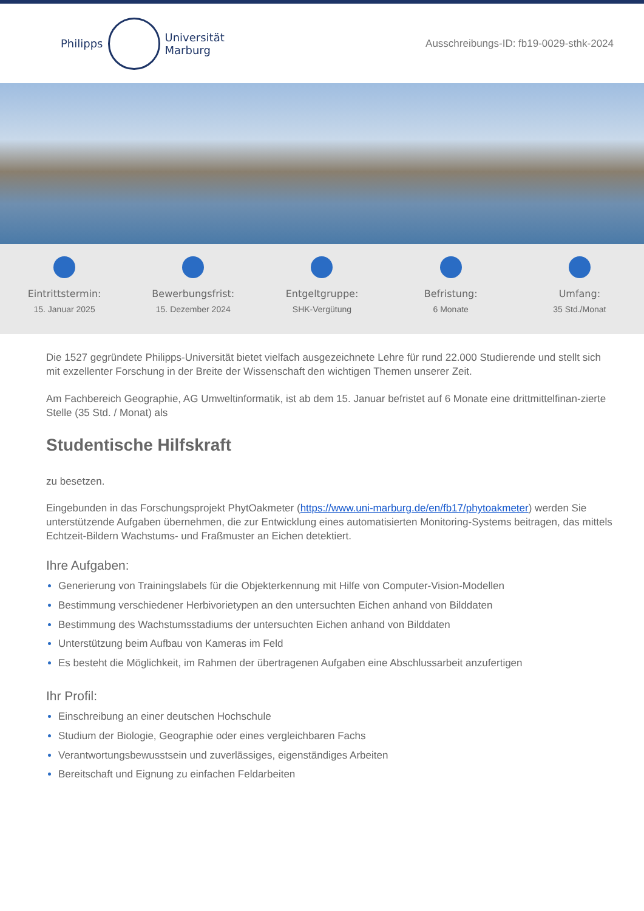Philipps
Universität
Marburg
Ausschreibungs-ID: fb19-0029-sthk-2024
Eintrittstermin:
15. Januar 2025
Bewerbungsfrist:
15. Dezember 2024
Entgeltgruppe:
SHK-Vergütung
Befristung:
6 Monate
Umfang:
35 Std./Monat
Die 1527 gegründete Philipps-Universität bietet vielfach ausgezeichnete Lehre für rund 22.000 Studierende und stellt sich mit exzellenter Forschung in der Breite der Wissenschaft den wichtigen Themen unserer Zeit.
Am Fachbereich Geographie, AG Umweltinformatik, ist ab dem 15. Januar befristet auf 6 Monate eine drittmittelfinan-zierte Stelle (35 Std. / Monat) als
Studentische Hilfskraft
zu besetzen.
Eingebunden in das Forschungsprojekt PhytOakmeter (https://www.uni-marburg.de/en/fb17/phytoakmeter) werden Sie unterstützende Aufgaben übernehmen, die zur Entwicklung eines automatisierten Monitoring-Systems beitragen, das mittels Echtzeit-Bildern Wachstums- und Fraßmuster an Eichen detektiert.
Ihre Aufgaben:
Generierung von Trainingslabels für die Objekterkennung mit Hilfe von Computer-Vision-Modellen
Bestimmung verschiedener Herbivorietypen an den untersuchten Eichen anhand von Bilddaten
Bestimmung des Wachstumsstadiums der untersuchten Eichen anhand von Bilddaten
Unterstützung beim Aufbau von Kameras im Feld
Es besteht die Möglichkeit, im Rahmen der übertragenen Aufgaben eine Abschlussarbeit anzufertigen
Ihr Profil:
Einschreibung an einer deutschen Hochschule
Studium der Biologie, Geographie oder eines vergleichbaren Fachs
Verantwortungsbewusstsein und zuverlässiges, eigenständiges Arbeiten
Bereitschaft und Eignung zu einfachen Feldarbeiten